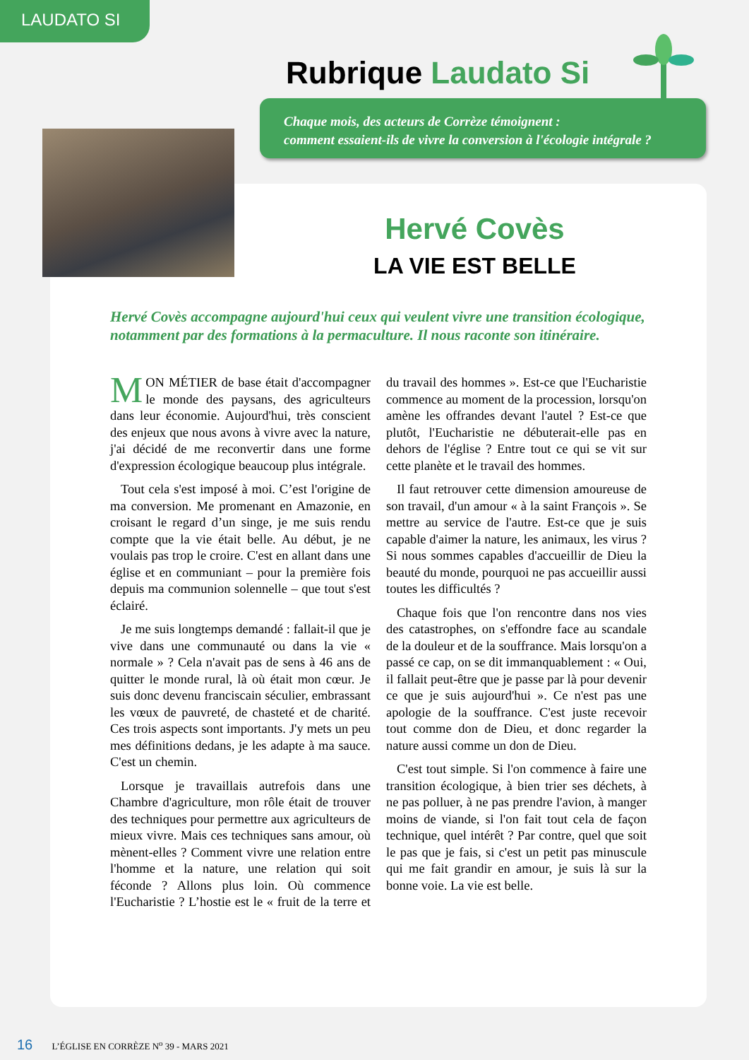LAUDATO SI
Rubrique Laudato Si
Chaque mois, des acteurs de Corrèze témoignent :
comment essaient-ils de vivre la conversion à l'écologie intégrale ?
Hervé Covès
LA VIE EST BELLE
Hervé Covès accompagne aujourd'hui ceux qui veulent vivre une transition écologique, notamment par des formations à la permaculture. Il nous raconte son itinéraire.
MON MÉTIER de base était d'accompagner le monde des paysans, des agriculteurs dans leur économie. Aujourd'hui, très conscient des enjeux que nous avons à vivre avec la nature, j'ai décidé de me reconvertir dans une forme d'expression écologique beaucoup plus intégrale.
Tout cela s'est imposé à moi. C’est l'origine de ma conversion. Me promenant en Amazonie, en croisant le regard d’un singe, je me suis rendu compte que la vie était belle. Au début, je ne voulais pas trop le croire. C'est en allant dans une église et en communiant – pour la première fois depuis ma communion solennelle – que tout s'est éclairé.
Je me suis longtemps demandé : fallait-il que je vive dans une communauté ou dans la vie « normale » ? Cela n'avait pas de sens à 46 ans de quitter le monde rural, là où était mon cœur. Je suis donc devenu franciscain séculier, embrassant les vœux de pauvreté, de chasteté et de charité. Ces trois aspects sont importants. J'y mets un peu mes définitions dedans, je les adapte à ma sauce. C'est un chemin.
Lorsque je travaillais autrefois dans une Chambre d'agriculture, mon rôle était de trouver des techniques pour permettre aux agriculteurs de mieux vivre. Mais ces techniques sans amour, où mènent-elles ? Comment vivre une relation entre l'homme et la nature, une relation qui soit féconde ? Allons plus loin. Où commence l'Eucharistie ? L’hostie est le « fruit de la terre et du travail des hommes ». Est-ce que l'Eucharistie commence au moment de la procession, lorsqu'on amène les offrandes devant l'autel ? Est-ce que plutôt, l'Eucharistie ne débuterait-elle pas en dehors de l'église ? Entre tout ce qui se vit sur cette planète et le travail des hommes.
Il faut retrouver cette dimension amoureuse de son travail, d'un amour « à la saint François ». Se mettre au service de l'autre. Est-ce que je suis capable d'aimer la nature, les animaux, les virus ? Si nous sommes capables d'accueillir de Dieu la beauté du monde, pourquoi ne pas accueillir aussi toutes les difficultés ?
Chaque fois que l'on rencontre dans nos vies des catastrophes, on s'effondre face au scandale de la douleur et de la souffrance. Mais lorsqu'on a passé ce cap, on se dit immanquablement : « Oui, il fallait peut-être que je passe par là pour devenir ce que je suis aujourd'hui ». Ce n'est pas une apologie de la souffrance. C'est juste recevoir tout comme don de Dieu, et donc regarder la nature aussi comme un don de Dieu.
C'est tout simple. Si l'on commence à faire une transition écologique, à bien trier ses déchets, à ne pas polluer, à ne pas prendre l'avion, à manger moins de viande, si l'on fait tout cela de façon technique, quel intérêt ? Par contre, quel que soit le pas que je fais, si c'est un petit pas minuscule qui me fait grandir en amour, je suis là sur la bonne voie. La vie est belle.
16 L’ÉGLISE EN CORRÈZE N<sup>o</sup> 39 - MARS 2021